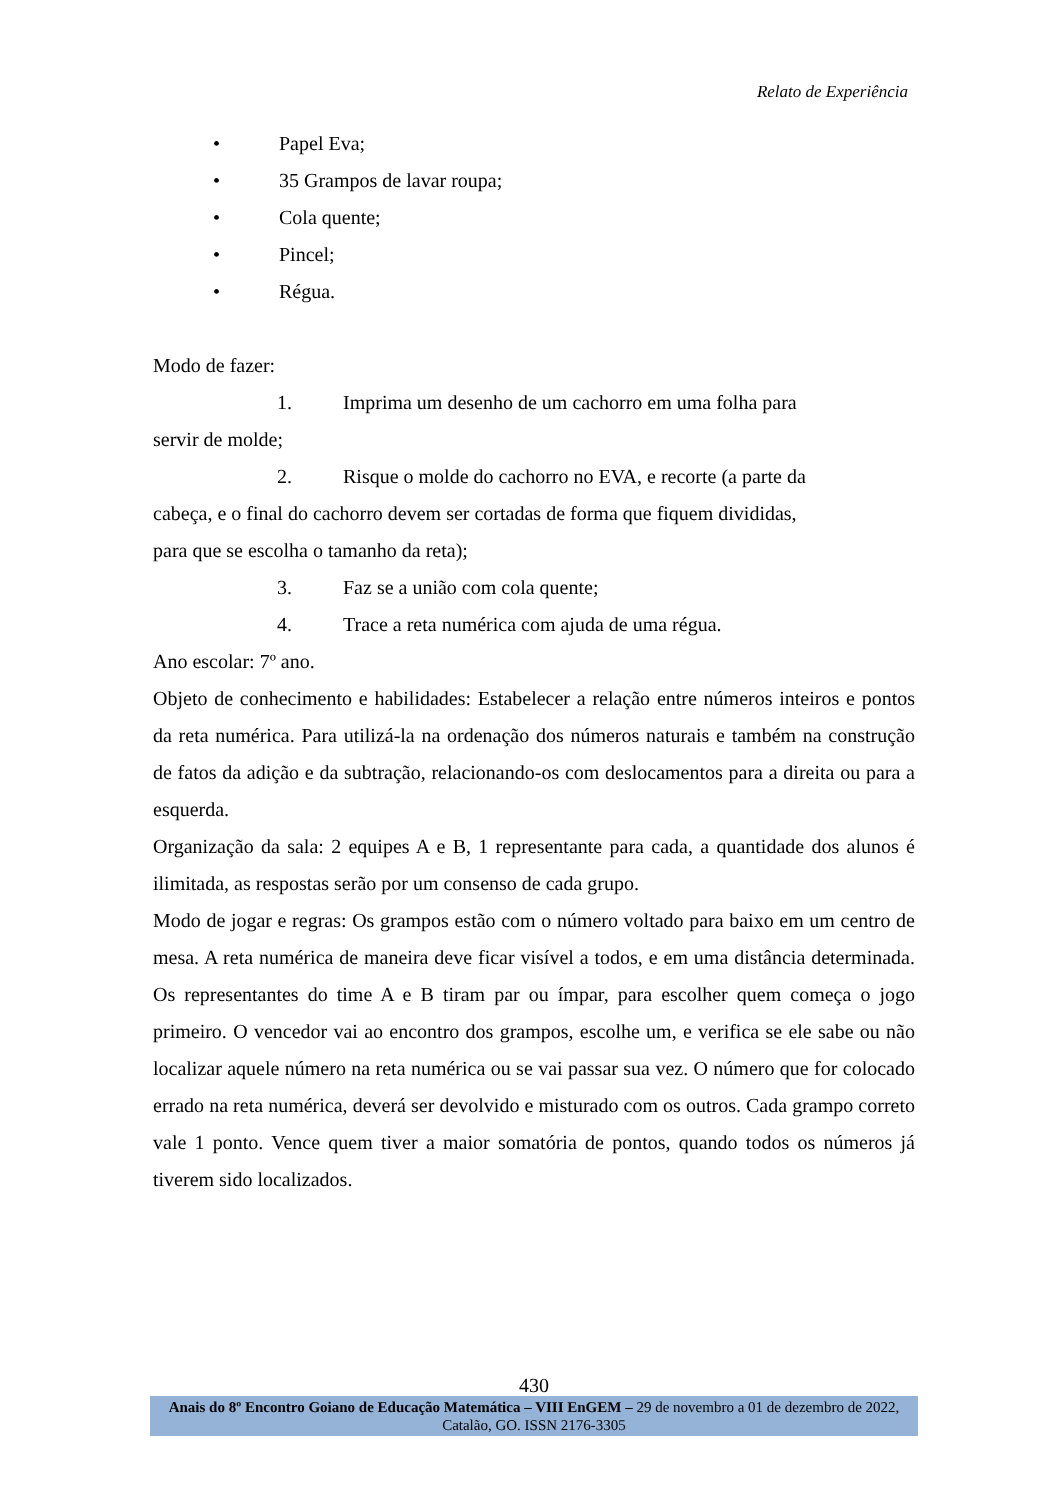Relato de Experiência
• Papel Eva;
• 35 Grampos de lavar roupa;
• Cola quente;
• Pincel;
• Régua.
Modo de fazer:
1. Imprima um desenho de um cachorro em uma folha para
servir de molde;
2. Risque o molde do cachorro no EVA, e recorte (a parte da
cabeça, e o final do cachorro devem ser cortadas de forma que fiquem divididas,
para que se escolha o tamanho da reta);
3. Faz se a união com cola quente;
4. Trace a reta numérica com ajuda de uma régua.
Ano escolar: 7º ano.
Objeto de conhecimento e habilidades: Estabelecer a relação entre números inteiros e pontos da reta numérica. Para utilizá-la na ordenação dos números naturais e também na construção de fatos da adição e da subtração, relacionando-os com deslocamentos para a direita ou para a esquerda.
Organização da sala: 2 equipes A e B, 1 representante para cada, a quantidade dos alunos é ilimitada, as respostas serão por um consenso de cada grupo.
Modo de jogar e regras: Os grampos estão com o número voltado para baixo em um centro de mesa. A reta numérica de maneira deve ficar visível a todos, e em uma distância determinada. Os representantes do time A e B tiram par ou ímpar, para escolher quem começa o jogo primeiro. O vencedor vai ao encontro dos grampos, escolhe um, e verifica se ele sabe ou não localizar aquele número na reta numérica ou se vai passar sua vez. O número que for colocado errado na reta numérica, deverá ser devolvido e misturado com os outros. Cada grampo correto vale 1 ponto. Vence quem tiver a maior somatória de pontos, quando todos os números já tiverem sido localizados.
430
Anais do 8º Encontro Goiano de Educação Matemática – VIII EnGEM – 29 de novembro a 01 de dezembro de 2022, Catalão, GO. ISSN 2176-3305